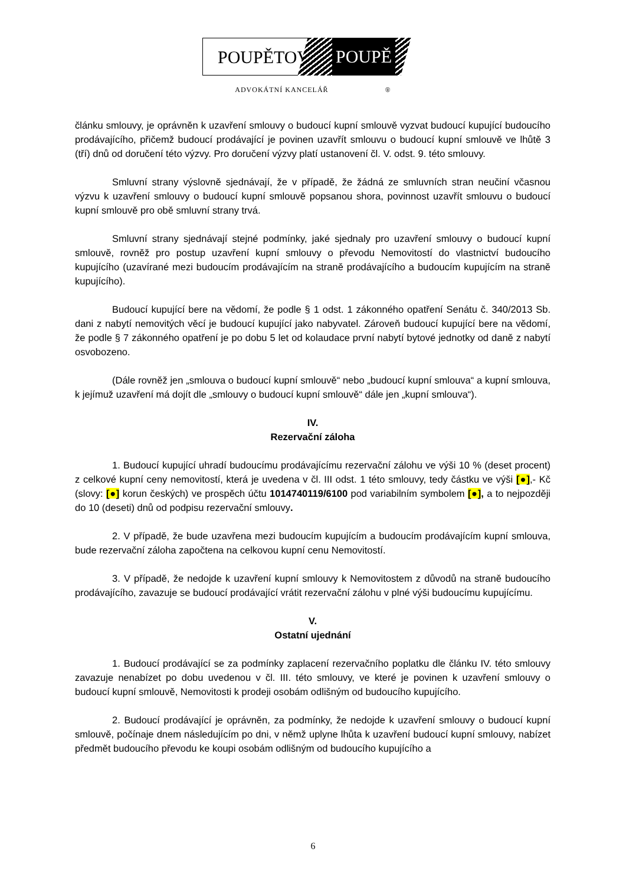POUPĚTOVÁ POUPĚ
ADVOKÁTNÍ KANCELÁŘ ®
článku smlouvy, je oprávněn k uzavření smlouvy o budoucí kupní smlouvě vyzvat budoucí kupující budoucího prodávajícího, přičemž budoucí prodávající je povinen uzavřít smlouvu o budoucí kupní smlouvě ve lhůtě 3 (tří) dnů od doručení této výzvy. Pro doručení výzvy platí ustanovení čl. V. odst. 9. této smlouvy.
Smluvní strany výslovně sjednávají, že v případě, že žádná ze smluvních stran neučiní včasnou výzvu k uzavření smlouvy o budoucí kupní smlouvě popsanou shora, povinnost uzavřít smlouvu o budoucí kupní smlouvě pro obě smluvní strany trvá.
Smluvní strany sjednávají stejné podmínky, jaké sjednaly pro uzavření smlouvy o budoucí kupní smlouvě, rovněž pro postup uzavření kupní smlouvy o převodu Nemovitostí do vlastnictví budoucího kupujícího (uzavírané mezi budoucím prodávajícím na straně prodávajícího a budoucím kupujícím na straně kupujícího).
Budoucí kupující bere na vědomí, že podle § 1 odst. 1 zákonného opatření Senátu č. 340/2013 Sb. dani z nabytí nemovitých věcí je budoucí kupující jako nabyvatel. Zároveň budoucí kupující bere na vědomí, že podle § 7 zákonného opatření je po dobu 5 let od kolaudace první nabytí bytové jednotky od daně z nabytí osvobozeno.
(Dále rovněž jen „smlouva o budoucí kupní smlouvě“ nebo „budoucí kupní smlouva“ a kupní smlouva, k jejímuž uzavření má dojít dle „smlouvy o budoucí kupní smlouvě“ dále jen „kupní smlouva“).
IV.
Rezervační záloha
1. Budoucí kupující uhradí budoucímu prodávajícímu rezervační zálohu ve výši 10 % (deset procent) z celkové kupní ceny nemovitostí, která je uvedena v čl. III odst. 1 této smlouvy, tedy částku ve výši [●],- Kč (slovy: [●] korun českých) ve prospěch účtu 1014740119/6100 pod variabilním symbolem [●], a to nejpozději do 10 (deseti) dnů od podpisu rezervační smlouvy.
2. V případě, že bude uzavřena mezi budoucím kupujícím a budoucím prodávajícím kupní smlouva, bude rezervační záloha započtena na celkovou kupní cenu Nemovitostí.
3. V případě, že nedojde k uzavření kupní smlouvy k Nemovitostem z důvodů na straně budoucího prodávajícího, zavazuje se budoucí prodávající vrátit rezervační zálohu v plné výši budoucímu kupujícímu.
V.
Ostatní ujednání
1. Budoucí prodávající se za podmínky zaplacení rezervačního poplatku dle článku IV. této smlouvy zavazuje nenabízet po dobu uvedenou v čl. III. této smlouvy, ve které je povinen k uzavření smlouvy o budoucí kupní smlouvě, Nemovitosti k prodeji osobám odlišným od budoucího kupujícího.
2. Budoucí prodávající je oprávněn, za podmínky, že nedojde k uzavření smlouvy o budoucí kupní smlouvě, počínaje dnem následujícím po dni, v němž uplyne lhůta k uzavření budoucí kupní smlouvy, nabízet předmět budoucího převodu ke koupi osobám odlišným od budoucího kupujícího a
6